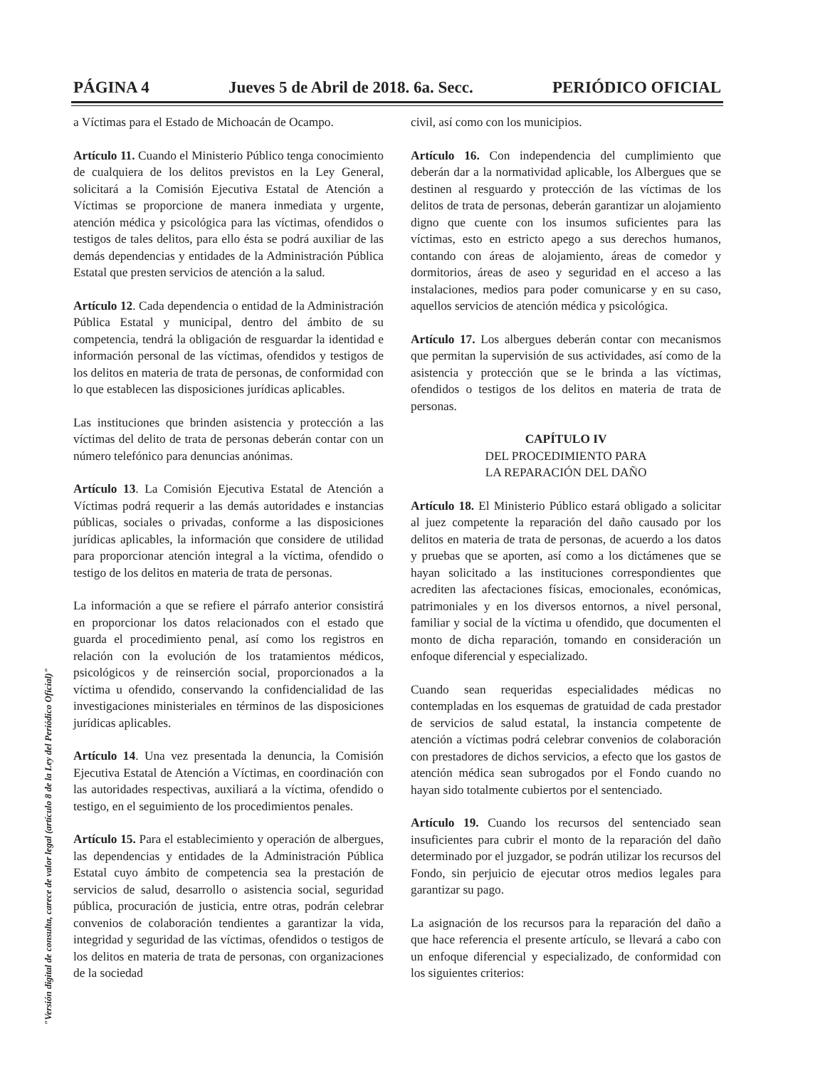PÁGINA 4 Jueves 5 de Abril de 2018. 6a. Secc. PERIÓDICO OFICIAL
a Víctimas para el Estado de Michoacán de Ocampo.
Artículo 11. Cuando el Ministerio Público tenga conocimiento de cualquiera de los delitos previstos en la Ley General, solicitará a la Comisión Ejecutiva Estatal de Atención a Víctimas se proporcione de manera inmediata y urgente, atención médica y psicológica para las víctimas, ofendidos o testigos de tales delitos, para ello ésta se podrá auxiliar de las demás dependencias y entidades de la Administración Pública Estatal que presten servicios de atención a la salud.
Artículo 12. Cada dependencia o entidad de la Administración Pública Estatal y municipal, dentro del ámbito de su competencia, tendrá la obligación de resguardar la identidad e información personal de las víctimas, ofendidos y testigos de los delitos en materia de trata de personas, de conformidad con lo que establecen las disposiciones jurídicas aplicables.
Las instituciones que brinden asistencia y protección a las víctimas del delito de trata de personas deberán contar con un número telefónico para denuncias anónimas.
Artículo 13. La Comisión Ejecutiva Estatal de Atención a Víctimas podrá requerir a las demás autoridades e instancias públicas, sociales o privadas, conforme a las disposiciones jurídicas aplicables, la información que considere de utilidad para proporcionar atención integral a la víctima, ofendido o testigo de los delitos en materia de trata de personas.
La información a que se refiere el párrafo anterior consistirá en proporcionar los datos relacionados con el estado que guarda el procedimiento penal, así como los registros en relación con la evolución de los tratamientos médicos, psicológicos y de reinserción social, proporcionados a la víctima u ofendido, conservando la confidencialidad de las investigaciones ministeriales en términos de las disposiciones jurídicas aplicables.
Artículo 14. Una vez presentada la denuncia, la Comisión Ejecutiva Estatal de Atención a Víctimas, en coordinación con las autoridades respectivas, auxiliará a la víctima, ofendido o testigo, en el seguimiento de los procedimientos penales.
Artículo 15. Para el establecimiento y operación de albergues, las dependencias y entidades de la Administración Pública Estatal cuyo ámbito de competencia sea la prestación de servicios de salud, desarrollo o asistencia social, seguridad pública, procuración de justicia, entre otras, podrán celebrar convenios de colaboración tendientes a garantizar la vida, integridad y seguridad de las víctimas, ofendidos o testigos de los delitos en materia de trata de personas, con organizaciones de la sociedad
civil, así como con los municipios.
Artículo 16. Con independencia del cumplimiento que deberán dar a la normatividad aplicable, los Albergues que se destinen al resguardo y protección de las víctimas de los delitos de trata de personas, deberán garantizar un alojamiento digno que cuente con los insumos suficientes para las víctimas, esto en estricto apego a sus derechos humanos, contando con áreas de alojamiento, áreas de comedor y dormitorios, áreas de aseo y seguridad en el acceso a las instalaciones, medios para poder comunicarse y en su caso, aquellos servicios de atención médica y psicológica.
Artículo 17. Los albergues deberán contar con mecanismos que permitan la supervisión de sus actividades, así como de la asistencia y protección que se le brinda a las víctimas, ofendidos o testigos de los delitos en materia de trata de personas.
CAPÍTULO IV
DEL PROCEDIMIENTO PARA
LA REPARACIÓN DEL DAÑO
Artículo 18. El Ministerio Público estará obligado a solicitar al juez competente la reparación del daño causado por los delitos en materia de trata de personas, de acuerdo a los datos y pruebas que se aporten, así como a los dictámenes que se hayan solicitado a las instituciones correspondientes que acrediten las afectaciones físicas, emocionales, económicas, patrimoniales y en los diversos entornos, a nivel personal, familiar y social de la víctima u ofendido, que documenten el monto de dicha reparación, tomando en consideración un enfoque diferencial y especializado.
Cuando sean requeridas especialidades médicas no contempladas en los esquemas de gratuidad de cada prestador de servicios de salud estatal, la instancia competente de atención a víctimas podrá celebrar convenios de colaboración con prestadores de dichos servicios, a efecto que los gastos de atención médica sean subrogados por el Fondo cuando no hayan sido totalmente cubiertos por el sentenciado.
Artículo 19. Cuando los recursos del sentenciado sean insuficientes para cubrir el monto de la reparación del daño determinado por el juzgador, se podrán utilizar los recursos del Fondo, sin perjuicio de ejecutar otros medios legales para garantizar su pago.
La asignación de los recursos para la reparación del daño a que hace referencia el presente artículo, se llevará a cabo con un enfoque diferencial y especializado, de conformidad con los siguientes criterios:
"Versión digital de consulta, carece de valor legal (artículo 8 de la Ley del Periódico Oficial)"